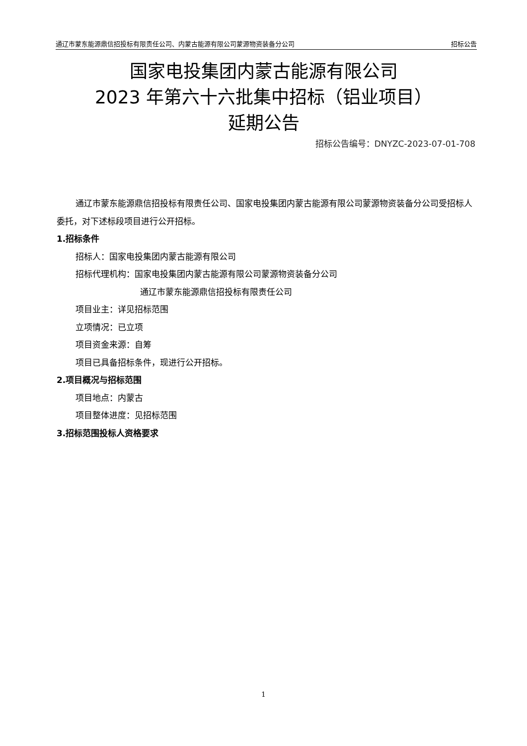通辽市蒙东能源鼎信招投标有限责任公司、内蒙古能源有限公司蒙源物资装备分公司 招标公告
国家电投集团内蒙古能源有限公司
2023 年第六十六批集中招标（铝业项目）
延期公告
招标公告编号：DNYZC-2023-07-01-708
通辽市蒙东能源鼎信招投标有限责任公司、国家电投集团内蒙古能源有限公司蒙源物资装备分公司受招标人委托，对下述标段项目进行公开招标。
1.招标条件
招标人：国家电投集团内蒙古能源有限公司
招标代理机构：国家电投集团内蒙古能源有限公司蒙源物资装备分公司
通辽市蒙东能源鼎信招投标有限责任公司
项目业主：详见招标范围
立项情况：已立项
项目资金来源：自筹
项目已具备招标条件，现进行公开招标。
2.项目概况与招标范围
项目地点：内蒙古
项目整体进度：见招标范围
3.招标范围投标人资格要求
1